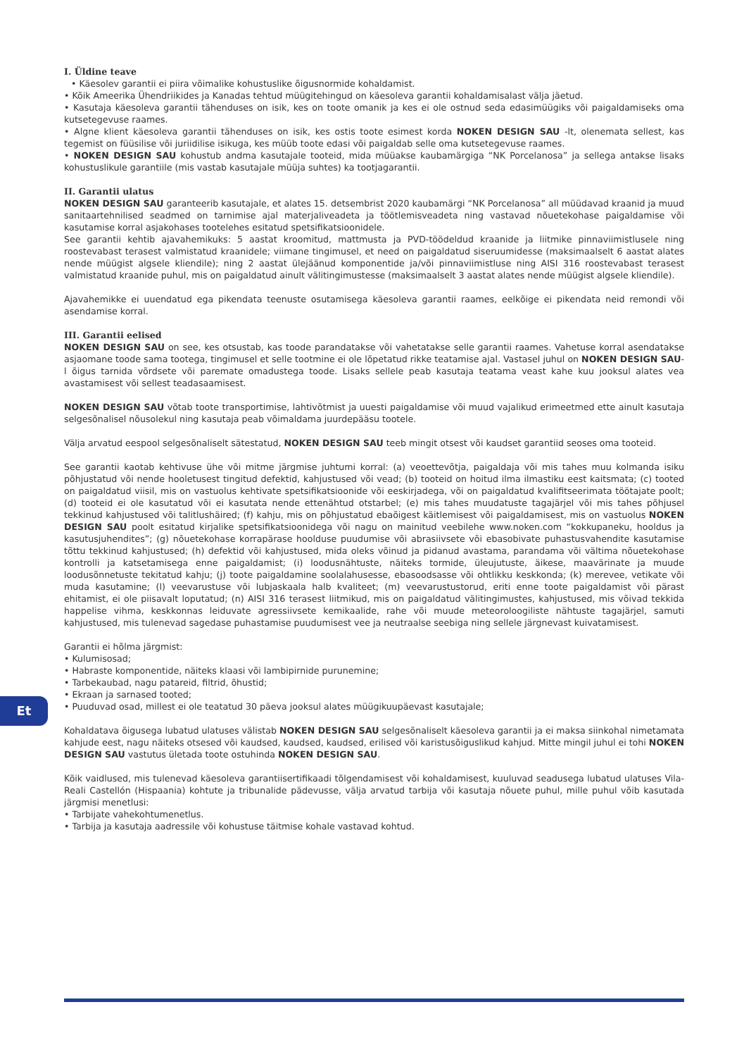I. Üldine teave
• Käesolev garantii ei piira võimalike kohustuslike õigusnormide kohaldamist.
• Kõik Ameerika Ühendriikides ja Kanadas tehtud müügitehingud on käesoleva garantii kohaldamisalast välja jäetud.
• Kasutaja käesoleva garantii tähenduses on isik, kes on toote omanik ja kes ei ole ostnud seda edasimüügiks või paigaldamiseks oma kutsetegevuse raames.
• Algne klient käesoleva garantii tähenduses on isik, kes ostis toote esimest korda NOKEN DESIGN SAU -lt, olenemata sellest, kas tegemist on füüsilise või juriidilise isikuga, kes müüb toote edasi või paigaldab selle oma kutsetegevuse raames.
• NOKEN DESIGN SAU kohustub andma kasutajale tooteid, mida müüakse kaubamärgiga “NK Porcelanosa” ja sellega antakse lisaks kohustuslikule garantiile (mis vastab kasutajale müüja suhtes) ka tootjagarantii.
II. Garantii ulatus
NOKEN DESIGN SAU garanteerib kasutajale, et alates 15. detsembrist 2020 kaubamärgi “NK Porcelanosa” all müüdavad kraanid ja muud sanitaartehnilised seadmed on tarnimise ajal materjaliveadeta ja töötlemisveadeta ning vastavad nõuetekohase paigaldamise või kasutamise korral asjakohases tootelehes esitatud spetsifikatsioonidele.
See garantii kehtib ajavahemikuks: 5 aastat kroomitud, mattmusta ja PVD-töödeldud kraanide ja liitmike pinnaviimistlusele ning roostevabast terasest valmistatud kraanidele; viimane tingimusel, et need on paigaldatud siseruumidesse (maksimaalselt 6 aastat alates nende müügist algsele kliendile); ning 2 aastat ülejäänud komponentide ja/või pinnaviimistluse ning AISI 316 roostevabast terasest valmistatud kraanide puhul, mis on paigaldatud ainult välitingimustesse (maksimaalselt 3 aastat alates nende müügist algsele kliendile).
Ajavahemikke ei uuendatud ega pikendata teenuste osutamisega käesoleva garantii raames, eelkõige ei pikendata neid remondi või asendamise korral.
III. Garantii eelised
NOKEN DESIGN SAU on see, kes otsustab, kas toode parandatakse või vahetatakse selle garantii raames. Vahetuse korral asendatakse asjaomane toode sama tootega, tingimusel et selle tootmine ei ole lõpetatud rikke teatamise ajal. Vastasel juhul on NOKEN DESIGN SAU-l õigus tarnida võrdsete või paremate omadustega toode. Lisaks sellele peab kasutaja teatama veast kahe kuu jooksul alates vea avastamisest või sellest teadasaamisest.
NOKEN DESIGN SAU võtab toote transportimise, lahtivõtmist ja uuesti paigaldamise või muud vajalikud erimeetmed ette ainult kasutaja selgesõnalisel nõusolekul ning kasutaja peab võimaldama juurdepääsu tootele.
Välja arvatud eespool selgesõnaliselt sätestatud, NOKEN DESIGN SAU teeb mingit otsest või kaudset garantiid seoses oma tooteid.
See garantii kaotab kehtivuse ühe või mitme järgmise juhtumi korral: (a) veoettevõtja, paigaldaja või mis tahes muu kolmanda isiku põhjustatud või nende hooletusest tingitud defektid, kahjustused või vead; (b) tooteid on hoitud ilma ilmastiku eest kaitsmata; (c) tooted on paigaldatud viisil, mis on vastuolus kehtivate spetsifikatsioonide või eeskirjadega, või on paigaldatud kvalifitseerimata töötajate poolt; (d) tooteid ei ole kasutatud või ei kasutata nende ettenähtud otstarbel; (e) mis tahes muudatuste tagajärjel või mis tahes põhjusel tekkinud kahjustused või talitlushäired; (f) kahju, mis on põhjustatud ebaõigest käitlemisest või paigaldamisest, mis on vastuolus NOKEN DESIGN SAU poolt esitatud kirjalike spetsifikatsioonidega või nagu on mainitud veebilehe www.noken.com “kokkupaneku, hooldus ja kasutusjuhendites”; (g) nõuetekohase korrapärase hoolduse puudumise või abrasiivsete või ebasobivate puhastusvahendite kasutamise tõttu tekkinud kahjustused; (h) defektid või kahjustused, mida oleks võinud ja pidanud avastama, parandama või vältima nõuetekohase kontrolli ja katsetamisega enne paigaldamist; (i) loodusnähtuste, näiteks tormide, üleujutuste, äikese, maavärinate ja muude loodusõnnetuste tekitatud kahju; (j) toote paigaldamine soolalahusesse, ebasoodsasse või ohtlikku keskkonda; (k) merevee, vetikate või muda kasutamine; (l) veevarustuse või lubjaskaala halb kvaliteet; (m) veevarustustorud, eriti enne toote paigaldamist või pärast ehitamist, ei ole piisavalt loputatud; (n) AISI 316 terasest liitmikud, mis on paigaldatud välitingimustes, kahjustused, mis võivad tekkida happelise vihma, keskkonnas leiduvate agressiivsete kemikaalide, rahe või muude meteoroloogiliste nähtuste tagajärjel, samuti kahjustused, mis tulenevad sagedase puhastamise puudumisest vee ja neutraalse seebiga ning sellele järgnevast kuivatamisest.
Garantii ei hõlma järgmist:
• Kulumisosad;
• Habraste komponentide, näiteks klaasi või lambipirnide purunemine;
• Tarbekaubad, nagu patareid, filtrid, õhustid;
• Ekraan ja sarnased tooted;
• Puuduvad osad, millest ei ole teatatud 30 päeva jooksul alates müügikuupäevast kasutajale;
Kohaldatava õigusega lubatud ulatuses välistab NOKEN DESIGN SAU selgesõnaliselt käesoleva garantii ja ei maksa siinkohal nimetamata kahjude eest, nagu näiteks otsesed või kaudsed, kaudsed, kaudsed, erilised või karistusõiguslikud kahjud. Mitte mingil juhul ei tohi NOKEN DESIGN SAU vastutus ületada toote ostuhinda NOKEN DESIGN SAU.
Kõik vaidlused, mis tulenevad käesoleva garantiisertifikaadi tõlgendamisest või kohaldamisest, kuuluvad seadusega lubatud ulatuses Vila-Reali Castellón (Hispaania) kohtute ja tribunalide pädevusse, välja arvatud tarbija või kasutaja nõuete puhul, mille puhul võib kasutada järgmisi menetlusi:
• Tarbijate vahekohtumenetlus.
• Tarbija ja kasutaja aadressile või kohustuse täitmise kohale vastavad kohtud.
Et